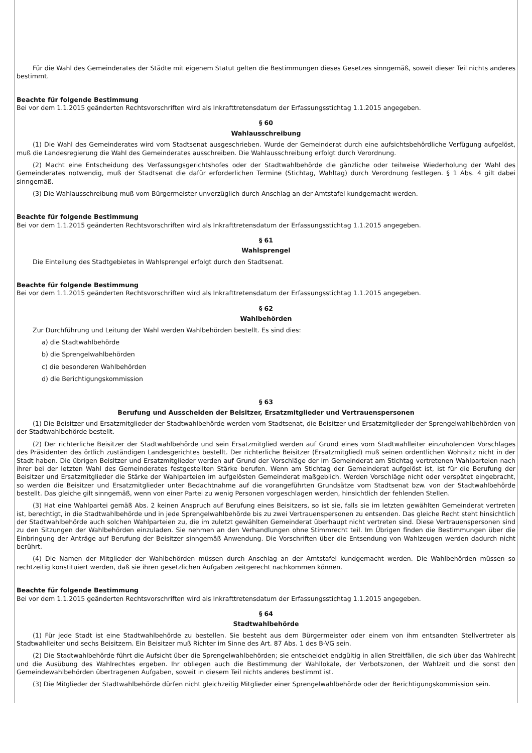Für die Wahl des Gemeinderates der Städte mit eigenem Statut gelten die Bestimmungen dieses Gesetzes sinngemäß, soweit dieser Teil nichts anderes bestimmt.
Beachte für folgende Bestimmung
Bei vor dem 1.1.2015 geänderten Rechtsvorschriften wird als Inkrafttretensdatum der Erfassungsstichtag 1.1.2015 angegeben.
§ 60
Wahlausschreibung
(1) Die Wahl des Gemeinderates wird vom Stadtsenat ausgeschrieben. Wurde der Gemeinderat durch eine aufsichtsbehördliche Verfügung aufgelöst, muß die Landesregierung die Wahl des Gemeinderates ausschreiben. Die Wahlausschreibung erfolgt durch Verordnung.
(2) Macht eine Entscheidung des Verfassungsgerichtshofes oder der Stadtwahlbehörde die gänzliche oder teilweise Wiederholung der Wahl des Gemeinderates notwendig, muß der Stadtsenat die dafür erforderlichen Termine (Stichtag, Wahltag) durch Verordnung festlegen. § 1 Abs. 4 gilt dabei sinngemäß.
(3) Die Wahlausschreibung muß vom Bürgermeister unverzüglich durch Anschlag an der Amtstafel kundgemacht werden.
Beachte für folgende Bestimmung
Bei vor dem 1.1.2015 geänderten Rechtsvorschriften wird als Inkrafttretensdatum der Erfassungsstichtag 1.1.2015 angegeben.
§ 61
Wahlsprengel
Die Einteilung des Stadtgebietes in Wahlsprengel erfolgt durch den Stadtsenat.
Beachte für folgende Bestimmung
Bei vor dem 1.1.2015 geänderten Rechtsvorschriften wird als Inkrafttretensdatum der Erfassungsstichtag 1.1.2015 angegeben.
§ 62
Wahlbehörden
Zur Durchführung und Leitung der Wahl werden Wahlbehörden bestellt. Es sind dies:
a) die Stadtwahlbehörde
b) die Sprengelwahlbehörden
c) die besonderen Wahlbehörden
d) die Berichtigungskommission
§ 63
Berufung und Ausscheiden der Beisitzer, Ersatzmitglieder und Vertrauenspersonen
(1) Die Beisitzer und Ersatzmitglieder der Stadtwahlbehörde werden vom Stadtsenat, die Beisitzer und Ersatzmitglieder der Sprengelwahlbehörden von der Stadtwahlbehörde bestellt.
(2) Der richterliche Beisitzer der Stadtwahlbehörde und sein Ersatzmitglied werden auf Grund eines vom Stadtwahlleiter einzuholenden Vorschlages des Präsidenten des örtlich zuständigen Landesgerichtes bestellt. Der richterliche Beisitzer (Ersatzmitglied) muß seinen ordentlichen Wohnsitz nicht in der Stadt haben. Die übrigen Beisitzer und Ersatzmitglieder werden auf Grund der Vorschläge der im Gemeinderat am Stichtag vertretenen Wahlparteien nach ihrer bei der letzten Wahl des Gemeinderates festgestellten Stärke berufen. Wenn am Stichtag der Gemeinderat aufgelöst ist, ist für die Berufung der Beisitzer und Ersatzmitglieder die Stärke der Wahlparteien im aufgelösten Gemeinderat maßgeblich. Werden Vorschläge nicht oder verspätet eingebracht, so werden die Beisitzer und Ersatzmitglieder unter Bedachtnahme auf die vorangeführten Grundsätze vom Stadtsenat bzw. von der Stadtwahlbehörde bestellt. Das gleiche gilt sinngemäß, wenn von einer Partei zu wenig Personen vorgeschlagen werden, hinsichtlich der fehlenden Stellen.
(3) Hat eine Wahlpartei gemäß Abs. 2 keinen Anspruch auf Berufung eines Beisitzers, so ist sie, falls sie im letzten gewählten Gemeinderat vertreten ist, berechtigt, in die Stadtwahlbehörde und in jede Sprengelwahlbehörde bis zu zwei Vertrauenspersonen zu entsenden. Das gleiche Recht steht hinsichtlich der Stadtwahlbehörde auch solchen Wahlparteien zu, die im zuletzt gewählten Gemeinderat überhaupt nicht vertreten sind. Diese Vertrauenspersonen sind zu den Sitzungen der Wahlbehörden einzuladen. Sie nehmen an den Verhandlungen ohne Stimmrecht teil. Im Übrigen finden die Bestimmungen über die Einbringung der Anträge auf Berufung der Beisitzer sinngemäß Anwendung. Die Vorschriften über die Entsendung von Wahlzeugen werden dadurch nicht berührt.
(4) Die Namen der Mitglieder der Wahlbehörden müssen durch Anschlag an der Amtstafel kundgemacht werden. Die Wahlbehörden müssen so rechtzeitig konstituiert werden, daß sie ihren gesetzlichen Aufgaben zeitgerecht nachkommen können.
Beachte für folgende Bestimmung
Bei vor dem 1.1.2015 geänderten Rechtsvorschriften wird als Inkrafttretensdatum der Erfassungsstichtag 1.1.2015 angegeben.
§ 64
Stadtwahlbehörde
(1) Für jede Stadt ist eine Stadtwahlbehörde zu bestellen. Sie besteht aus dem Bürgermeister oder einem von ihm entsandten Stellvertreter als Stadtwahlleiter und sechs Beisitzern. Ein Beisitzer muß Richter im Sinne des Art. 87 Abs. 1 des B-VG sein.
(2) Die Stadtwahlbehörde führt die Aufsicht über die Sprengelwahlbehörden; sie entscheidet endgültig in allen Streitfällen, die sich über das Wahlrecht und die Ausübung des Wahlrechtes ergeben. Ihr obliegen auch die Bestimmung der Wahllokale, der Verbotszonen, der Wahlzeit und die sonst den Gemeindewahlbehörden übertragenen Aufgaben, soweit in diesem Teil nichts anderes bestimmt ist.
(3) Die Mitglieder der Stadtwahlbehörde dürfen nicht gleichzeitig Mitglieder einer Sprengelwahlbehörde oder der Berichtigungskommission sein.